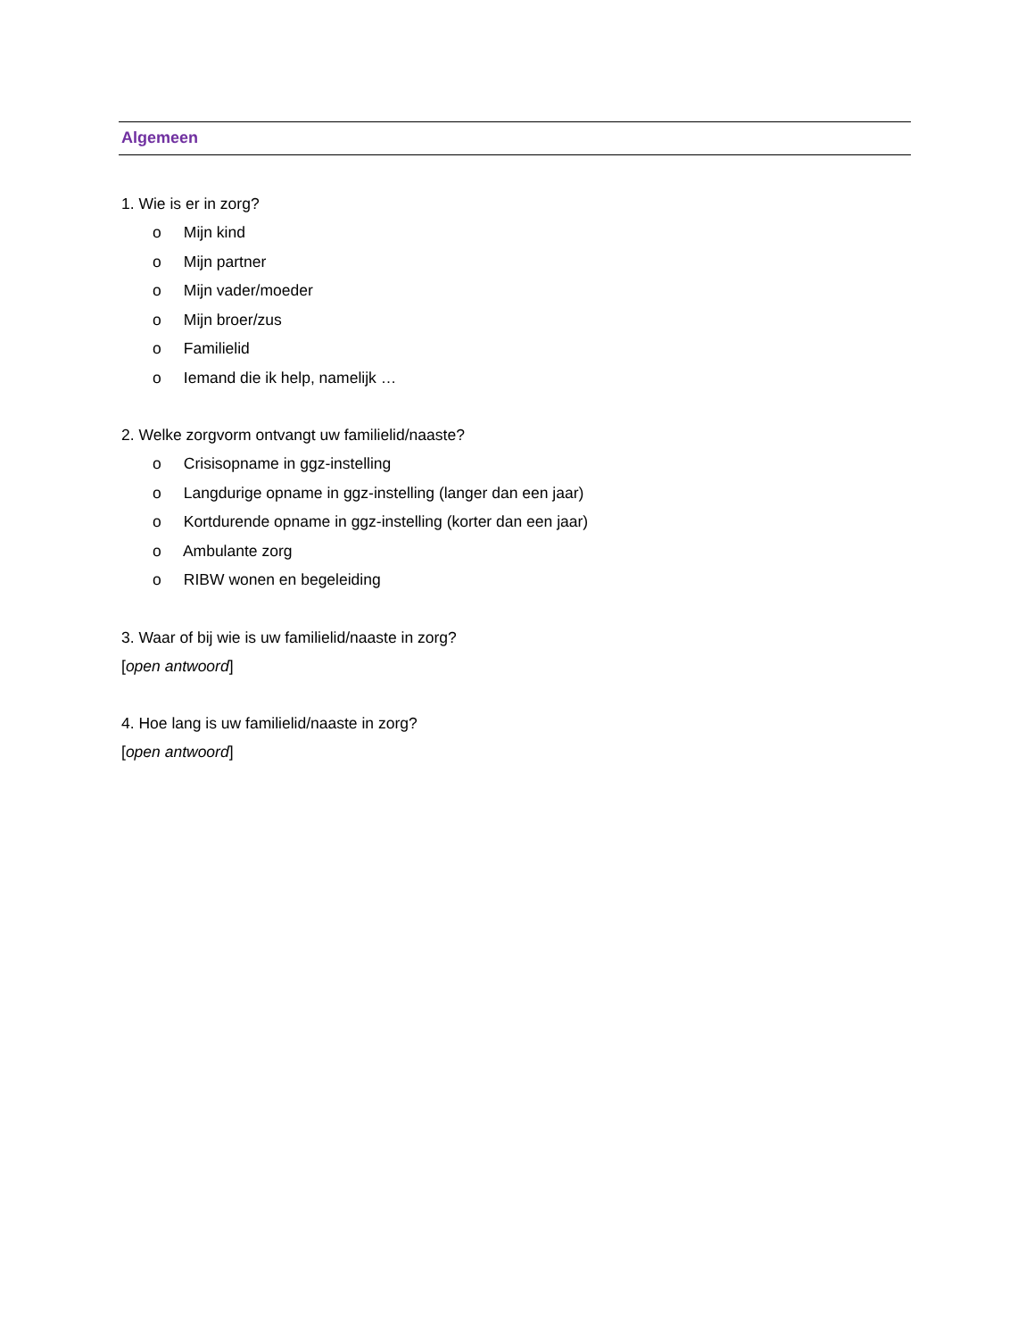Algemeen
1. Wie is er in zorg?
o Mijn kind
o Mijn partner
o Mijn vader/moeder
o Mijn broer/zus
o Familielid
o Iemand die ik help, namelijk …
2. Welke zorgvorm ontvangt uw familielid/naaste?
o Crisisopname in ggz-instelling
o Langdurige opname in ggz-instelling (langer dan een jaar)
o Kortdurende opname in ggz-instelling (korter dan een jaar)
o Ambulante zorg
o RIBW wonen en begeleiding
3. Waar of bij wie is uw familielid/naaste in zorg?
[open antwoord]
4. Hoe lang is uw familielid/naaste in zorg?
[open antwoord]